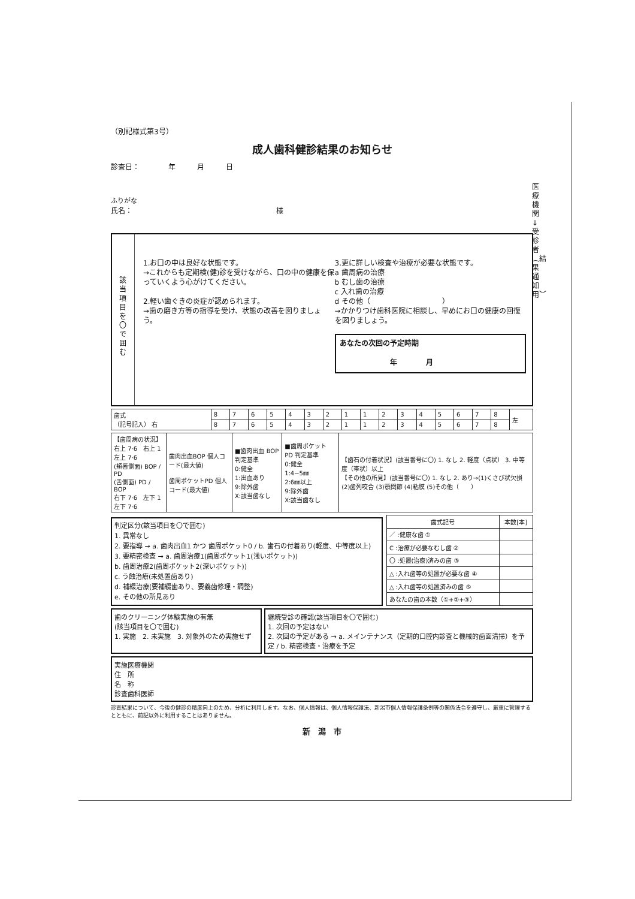医療機関↓受診者︵結果通知用︶
（別記様式第3号）
成人歯科健診結果のお知らせ
診査日：　　　　年　　　月　　　日
ふりがな
氏名：　　　　　　　　　　　　　　　　　　　　様
該当項目を〇で囲む
1.お口の中は良好な状態です。
→これからも定期検(健)診を受けながら、口の中の健康を保っていくよう心がけてください。
2.軽い歯ぐきの炎症が認められます。
→歯の磨き方等の指導を受け、状態の改善を図りましょう。
3.更に詳しい検査や治療が必要な状態です。
a 歯周病の治療
b むし歯の治療
c 入れ歯の治療
d その他（　　　　　　　　　　）
→かかりつけ歯科医院に相談し、早めにお口の健康の回復を図りましょう。
あなたの次回の予定時期
　　　　　　　年　　　　月
| 歯式 （記号記入） 右 | 8 | 7 | 6 | 5 | 4 | 3 | 2 | 1 | 1 | 2 | 3 | 4 | 5 | 6 | 7 | 8 | 左 |
| | 8 | 7 | 6 | 5 | 4 | 3 | 2 | 1 | 1 | 2 | 3 | 4 | 5 | 6 | 7 | 8 | |
| 【歯周病の状況】 右上 7·6 右上 1 左上 7·6 (頬唇側面) BOP / PD (舌側面) PD / BOP 右下 7·6 左下 1 左下 7·6 | 歯肉出血BOP 個人コード(最大値) 歯周ポケットPD 個人コード(最大値) | ■歯肉出血 BOP 判定基準 0:健全 1:出血あり 9:除外歯 X:該当歯なし | ■歯周ポケット PD 判定基準 0:健全 1:4~5㎜ 2:6㎜以上 9:除外歯 X:該当歯なし | 【歯石の付着状況】(該当番号に〇) 1. なし 2. 軽度（点状） 3. 中等度（帯状）以上 【その他の所見】(該当番号に〇) 1. なし 2. あり→(1)くさび状欠損 (2)歯列咬合 (3)顎関節 (4)粘膜 (5)その他（ ） |
判定区分(該当項目を〇で囲む)
1. 異常なし
2. 要指導 → a. 歯肉出血1 かつ 歯周ポケット0 / b. 歯石の付着あり(軽度、中等度以上)
3. 要精密検査 → a. 歯周治療1(歯周ポケット1(浅いポケット))
b. 歯周治療2(歯周ポケット2(深いポケット))
c. う蝕治療(未処置歯あり)
d. 補綴治療(要補綴歯あり、要義歯修理・調整)
e. その他の所見あり
| 歯式記号 | 本数[本] |
| --- | --- |
| ／ :健康な歯 ① | |
| C :治療が必要なむし歯 ② | |
| 〇 :処置(治療)済みの歯 ③ | |
| △ :入れ歯等の処置が必要な歯 ④ | |
| △ :入れ歯等の処置済みの歯 ⑤ | |
| あなたの歯の本数（①+②+③） | |
歯のクリーニング体験実施の有無
(該当項目を〇で囲む)
1. 実施　2. 未実施　3. 対象外のため実施せず
継続受診の確認(該当項目を〇で囲む)
1. 次回の予定はない
2. 次回の予定がある → a. メインテナンス（定期的口腔内診査と機械的歯面清掃）を予定 / b. 精密検査・治療を予定
実施医療機関
住　所
名　称
診査歯科医師
診査結果について、今後の健診の精度向上のため、分析に利用します。なお、個人情報は、個人情報保護法、新潟市個人情報保護条例等の関係法令を遵守し、厳重に管理するとともに、前記以外に利用することはありません。
新　潟　市